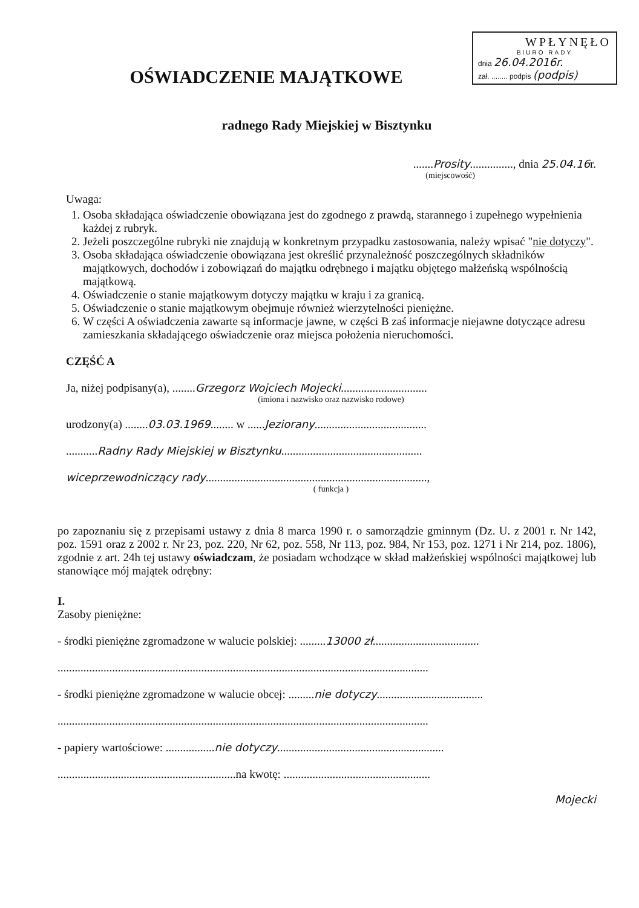WPŁYNĘŁO
BIURO RADY
dnia 26.04.2016r.
zał. ........ podpis (podpis)
OŚWIADCZENIE MAJĄTKOWE
radnego Rady Miejskiej w Bisztynku
.......Prosity..............., dnia 25.04.16r.
(miejscowość)
Uwaga:
1. Osoba składająca oświadczenie obowiązana jest do zgodnego z prawdą, starannego i zupełnego wypełnienia każdej z rubryk.
2. Jeżeli poszczególne rubryki nie znajdują w konkretnym przypadku zastosowania, należy wpisać "nie dotyczy".
3. Osoba składająca oświadczenie obowiązana jest określić przynależność poszczególnych składników majątkowych, dochodów i zobowiązań do majątku odrębnego i majątku objętego małżeńską wspólnością majątkową.
4. Oświadczenie o stanie majątkowym dotyczy majątku w kraju i za granicą.
5. Oświadczenie o stanie majątkowym obejmuje również wierzytelności pieniężne.
6. W części A oświadczenia zawarte są informacje jawne, w części B zaś informacje niejawne dotyczące adresu zamieszkania składającego oświadczenie oraz miejsca położenia nieruchomości.
CZĘŚĆ A
Ja, niżej podpisany(a), ........Grzegorz Wojciech Mojecki..............................
(imiona i nazwisko oraz nazwisko rodowe)
urodzony(a) ........03.03.1969........ w ......Jeziorany.......................................
...........Radny Rady Miejskiej w Bisztynku.................................................
wiceprzewodniczący rady.............................................................................,
( funkcja )
po zapoznaniu się z przepisami ustawy z dnia 8 marca 1990 r. o samorządzie gminnym (Dz. U. z 2001 r. Nr 142, poz. 1591 oraz z 2002 r. Nr 23, poz. 220, Nr 62, poz. 558, Nr 113, poz. 984, Nr 153, poz. 1271 i Nr 214, poz. 1806), zgodnie z art. 24h tej ustawy oświadczam, że posiadam wchodzące w skład małżeńskiej wspólności majątkowej lub stanowiące mój majątek odrębny:
I.
Zasoby pieniężne:
- środki pieniężne zgromadzone w walucie polskiej: .........13000 zł.....................................
.................................................................................................................................
- środki pieniężne zgromadzone w walucie obcej: .........nie dotyczy.....................................
.................................................................................................................................
- papiery wartościowe: .................nie dotyczy..........................................................
..............................................................na kwotę: ...................................................
Mojecki